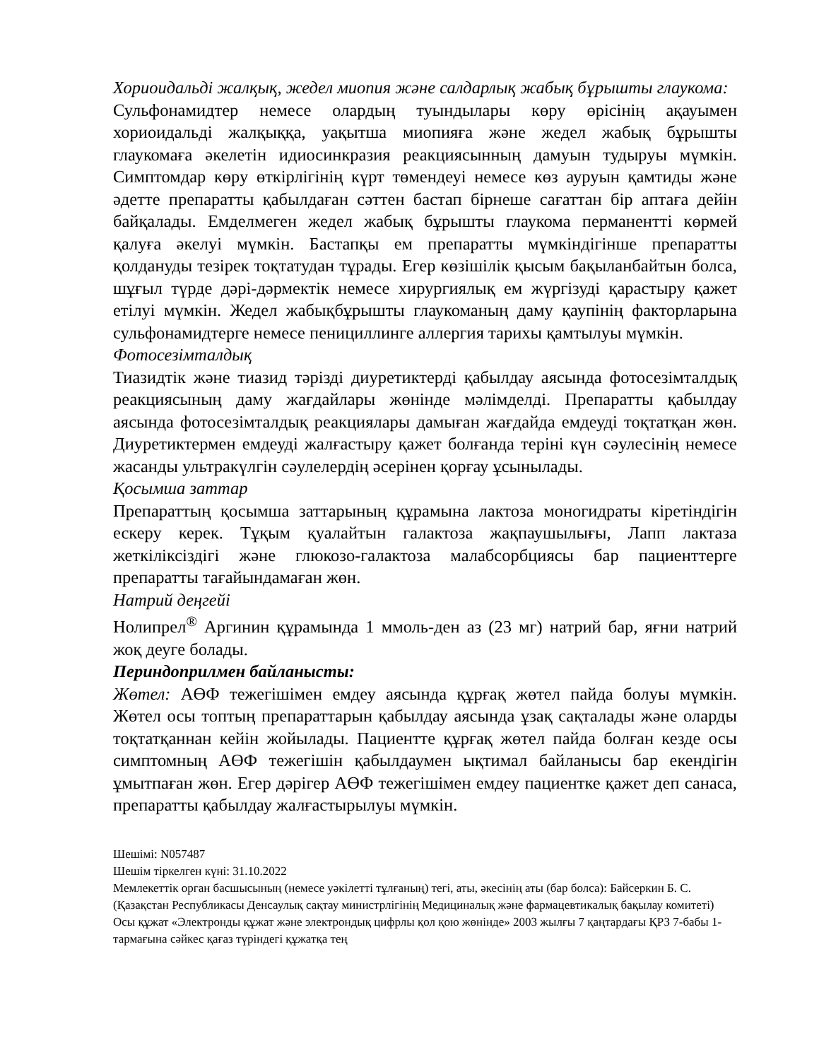Хориоидальді жалқық, жедел миопия және салдарлық жабық бұрышты глаукома:
Сульфонамидтер немесе олардың туындылары көру өрісінің ақауымен хориоидальді жалқыққа, уақытша миопияға және жедел жабық бұрышты глаукомаға әкелетін идиосинкразия реакциясынның дамуын тудыруы мүмкін. Симптомдар көру өткірлігінің күрт төмендеуі немесе көз ауруын қамтиды және әдетте препаратты қабылдаған сәттен бастап бірнеше сағаттан бір аптаға дейін байқалады. Емделмеген жедел жабық бұрышты глаукома перманентті көрмей қалуға әкелуі мүмкін. Бастапқы ем препаратты мүмкіндігінше препаратты қолдануды тезірек тоқтатудан тұрады. Егер көзішілік қысым бақыланбайтын болса, шұғыл түрде дәрі-дәрмектік немесе хирургиялық ем жүргізуді қарастыру қажет етілуі мүмкін. Жедел жабықбұрышты глаукоманың даму қаупінің факторларына сульфонамидтерге немесе пенициллинге аллергия тарихы қамтылуы мүмкін.
Фотосезімталдық
Тиазидтік және тиазид тәрізді диуретиктерді қабылдау аясында фотосезімталдық реакциясының даму жағдайлары жөнінде мәлімделді. Препаратты қабылдау аясында фотосезімталдық реакциялары дамыған жағдайда емдеуді тоқтатқан жөн. Диуретиктермен емдеуді жалғастыру қажет болғанда теріні күн сәулесінің немесе жасанды ультракүлгін сәулелердің әсерінен қорғау ұсынылады.
Қосымша заттар
Препараттың қосымша заттарының құрамына лактоза моногидраты кіретіндігін ескеру керек. Тұқым қуалайтын галактоза жақпаушылығы, Лапп лактаза жеткіліксіздігі және глюкозо-галактоза малабсорбциясы бар пациенттерге препаратты тағайындамаған жөн.
Натрий деңгейі
Нолипрел<sup>®</sup> Аргинин құрамында 1 ммоль-ден аз (23 мг) натрий бар, яғни натрий жоқ деуге болады.
Периндоприлмен байланысты:
Жөтел: АӨФ тежегішімен емдеу аясында құрғақ жөтел пайда болуы мүмкін. Жөтел осы топтың препараттарын қабылдау аясында ұзақ сақталады және оларды тоқтатқаннан кейін жойылады. Пациентте құрғақ жөтел пайда болған кезде осы симптомның АӨФ тежегішін қабылдаумен ықтимал байланысы бар екендігін ұмытпаған жөн. Егер дәрігер АӨФ тежегішімен емдеу пациентке қажет деп санаса, препаратты қабылдау жалғастырылуы мүмкін.
Шешімі: N057487
Шешім тіркелген күні: 31.10.2022
Мемлекеттік орган басшысының (немесе уәкілетті тұлғаның) тегі, аты, әкесінің аты (бар болса): Байсеркин Б. С.
(Қазақстан Республикасы Денсаулық сақтау министрлігінің Медициналық және фармацевтикалық бақылау комитеті)
Осы құжат «Электронды құжат және электрондық цифрлы қол қою жөнінде» 2003 жылғы 7 қаңтардағы ҚРЗ 7-бабы 1-тармағына сәйкес қағаз түріндегі құжатқа тең